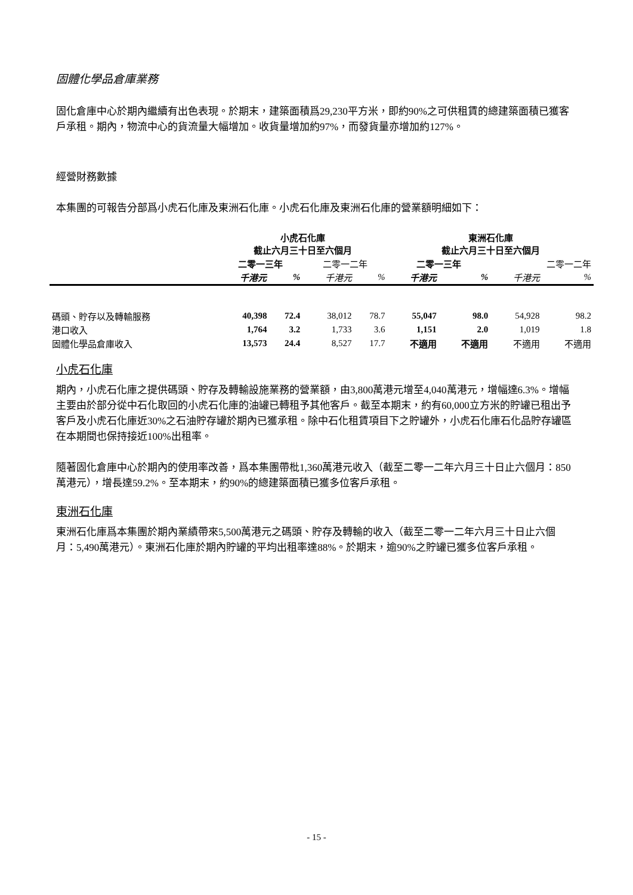固體化學品倉庫業務
固化倉庫中心於期內繼續有出色表現。於期末，建築面積爲29,230平方米，即約90%之可供租賃的總建築面積已獲客戶承租。期內，物流中心的貨流量大幅增加。收貨量增加約97%，而發貨量亦增加約127%。
經營財務數據
本集團的可報告分部爲小虎石化庫及東洲石化庫。小虎石化庫及東洲石化庫的營業額明細如下：
| | 小虎石化庫 截止六月三十日至六個月 | | | | 東洲石化庫 截止六月三十日至六個月 | | | |
| --- | --- | --- | --- | --- | --- | --- | --- | --- |
| | 二零一三年 | | 二零一二年 | | 二零一三年 | | 二零一二年 | |
| | 千港元 | % | 千港元 | % | 千港元 | % | 千港元 | % |
| 碼頭、貯存以及轉輸服務 | 40,398 | 72.4 | 38,012 | 78.7 | 55,047 | 98.0 | 54,928 | 98.2 |
| 港口收入 | 1,764 | 3.2 | 1,733 | 3.6 | 1,151 | 2.0 | 1,019 | 1.8 |
| 固體化學品倉庫收入 | 13,573 | 24.4 | 8,527 | 17.7 | 不適用 | 不適用 | 不適用 | 不適用 |
小虎石化庫
期內，小虎石化庫之提供碼頭、貯存及轉輸設施業務的營業額，由3,800萬港元增至4,040萬港元，增幅達6.3%。增幅主要由於部分從中石化取回的小虎石化庫的油罐已轉租予其他客戶。截至本期末，約有60,000立方米的貯罐已租出予客戶及小虎石化庫近30%之石油貯存罐於期內已獲承租。除中石化租賃項目下之貯罐外，小虎石化庫石化品貯存罐區在本期間也保持接近100%出租率。
隨著固化倉庫中心於期內的使用率改善，爲本集團帶枇1,360萬港元收入（截至二零一二年六月三十日止六個月：850萬港元），增長達59.2%。至本期末，約90%的總建築面積已獲多位客戶承租。
東洲石化庫
東洲石化庫爲本集團於期內業績帶來5,500萬港元之碼頭、貯存及轉輸的收入（截至二零一二年六月三十日止六個月：5,490萬港元）。東洲石化庫於期內貯罐的平均出租率達88%。於期末，逾90%之貯罐已獲多位客戶承租。
- 15 -